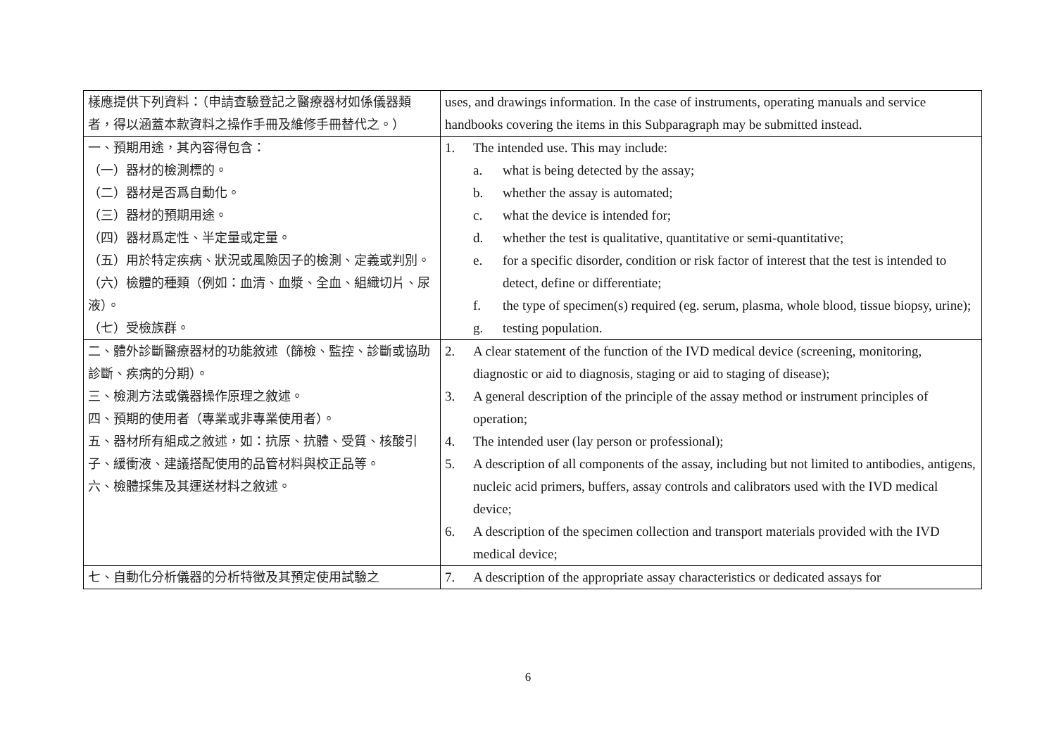| 樣應提供下列資料：（申請查驗登記之醫療器材如係儀器類者，得以涵蓋本款資料之操作手冊及維修手冊替代之。） | uses, and drawings information. In the case of instruments, operating manuals and service handbooks covering the items in this Subparagraph may be submitted instead. |
| 一、預期用途，其內容得包含： （一）器材的檢測標的。 （二）器材是否爲自動化。 （三）器材的預期用途。 （四）器材爲定性、半定量或定量。 （五）用於特定疾病、狀況或風險因子的檢測、定義或判別。 （六）檢體的種類（例如：血清、血漿、全血、組織切片、尿液）。 （七）受檢族群。 | 1. The intended use. This may include: a. what is being detected by the assay; b. whether the assay is automated; c. what the device is intended for; d. whether the test is qualitative, quantitative or semi-quantitative; e. for a specific disorder, condition or risk factor of interest that the test is intended to detect, define or differentiate; f. the type of specimen(s) required (eg. serum, plasma, whole blood, tissue biopsy, urine); g. testing population. |
| 二、體外診斷醫療器材的功能敘述（篩檢、監控、診斷或協助診斷、疾病的分期）。 三、檢測方法或儀器操作原理之敘述。 四、預期的使用者（專業或非專業使用者）。 五、器材所有組成之敘述，如：抗原、抗體、受質、核酸引子、緩衝液、建議搭配使用的品管材料與校正品等。 六、檢體採集及其運送材料之敘述。 | 2. A clear statement of the function of the IVD medical device (screening, monitoring, diagnostic or aid to diagnosis, staging or aid to staging of disease); 3. A general description of the principle of the assay method or instrument principles of operation; 4. The intended user (lay person or professional); 5. A description of all components of the assay, including but not limited to antibodies, antigens, nucleic acid primers, buffers, assay controls and calibrators used with the IVD medical device; 6. A description of the specimen collection and transport materials provided with the IVD medical device; |
| 七、自動化分析儀器的分析特徵及其預定使用試驗之 | 7. A description of the appropriate assay characteristics or dedicated assays for |
6